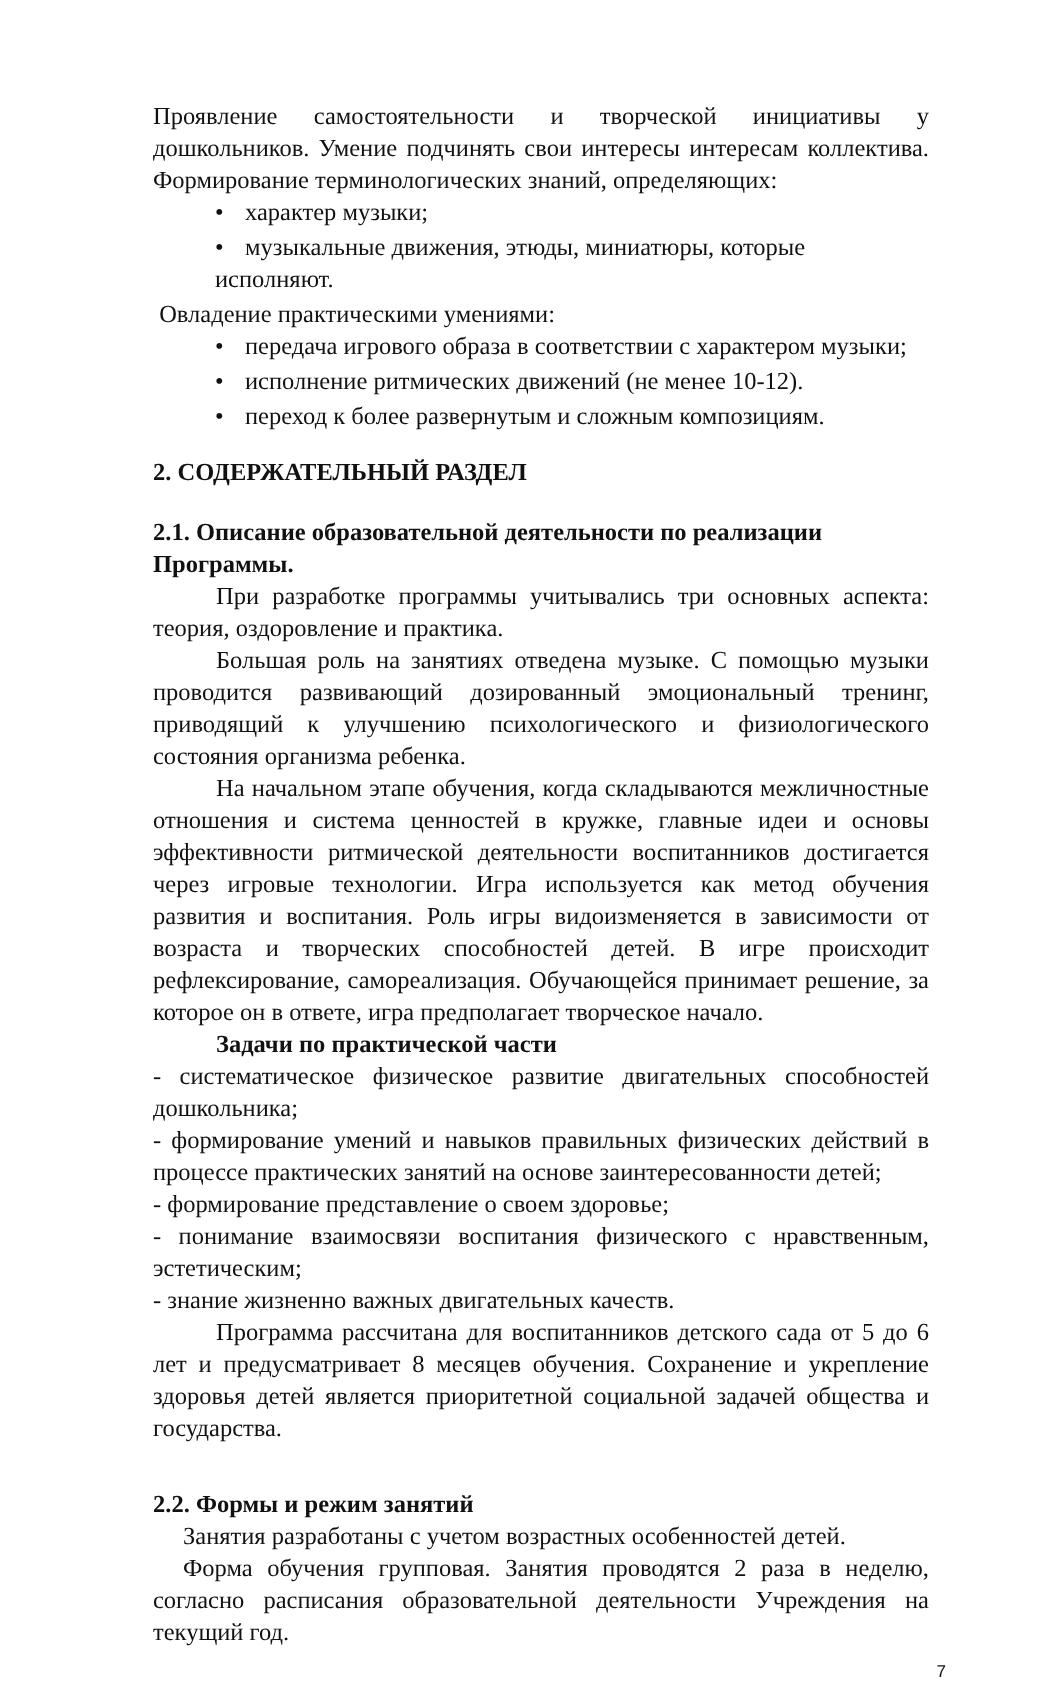Проявление самостоятельности и творческой инициативы у дошкольников. Умение подчинять свои интересы интересам коллектива. Формирование терминологических знаний, определяющих:
• характер музыки;
• музыкальные движения, этюды, миниатюры, которые исполняют.
Овладение практическими умениями:
• передача игрового образа в соответствии с характером музыки;
• исполнение ритмических движений (не менее 10-12).
• переход к более развернутым и сложным композициям.
2. СОДЕРЖАТЕЛЬНЫЙ РАЗДЕЛ
2.1. Описание образовательной деятельности по реализации Программы.
При разработке программы учитывались три основных аспекта: теория, оздоровление и практика.
Большая роль на занятиях отведена музыке. С помощью музыки проводится развивающий дозированный эмоциональный тренинг, приводящий к улучшению психологического и физиологического состояния организма ребенка.
На начальном этапе обучения, когда складываются межличностные отношения и система ценностей в кружке, главные идеи и основы эффективности ритмической деятельности воспитанников достигается через игровые технологии. Игра используется как метод обучения развития и воспитания. Роль игры видоизменяется в зависимости от возраста и творческих способностей детей. В игре происходит рефлексирование, самореализация. Обучающейся принимает решение, за которое он в ответе, игра предполагает творческое начало.
Задачи по практической части
- систематическое физическое развитие двигательных способностей дошкольника;
- формирование умений и навыков правильных физических действий в процессе практических занятий на основе заинтересованности детей;
- формирование представление о своем здоровье;
- понимание взаимосвязи воспитания физического с нравственным, эстетическим;
- знание жизненно важных двигательных качеств.
Программа рассчитана для воспитанников детского сада от 5 до 6 лет и предусматривает 8 месяцев обучения. Сохранение и укрепление здоровья детей является приоритетной социальной задачей общества и государства.
2.2. Формы и режим занятий
Занятия разработаны с учетом возрастных особенностей детей.
Форма обучения групповая. Занятия проводятся 2 раза в неделю, согласно расписания образовательной деятельности Учреждения на текущий год.
7